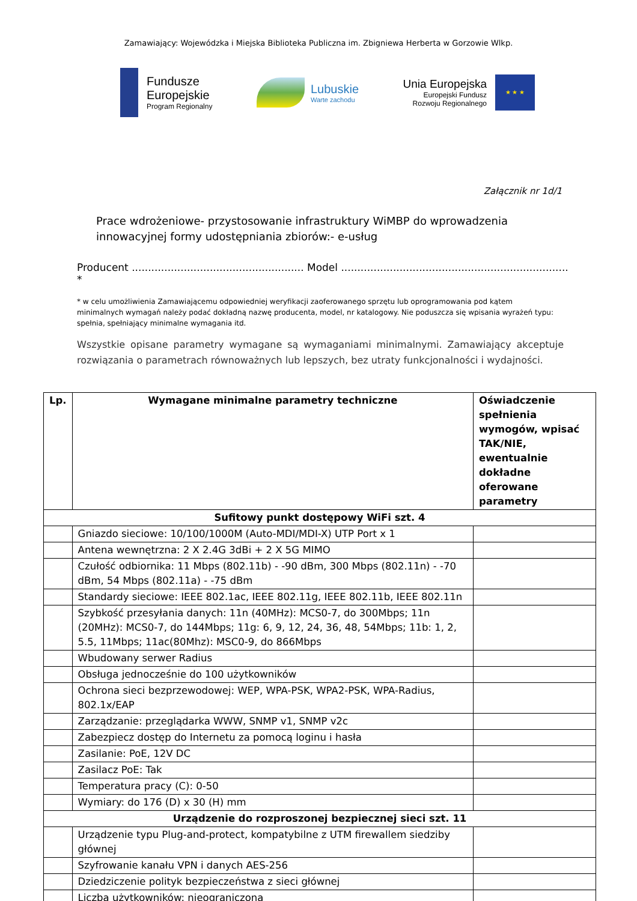Zamawiający: Wojewódzka i Miejska Biblioteka Publiczna im. Zbigniewa Herberta w Gorzowie Wlkp.
Fundusze
Europejskie
Program Regionalny
Lubuskie
Warte zachodu
Unia Europejska
Europejski Fundusz
Rozwoju Regionalnego
★ ★ ★
Załącznik nr 1d/1
Prace wdrożeniowe- przystosowanie infrastruktury WiMBP do wprowadzenia innowacyjnej formy udostępniania zbiorów:- e-usług
Producent ..................................................... Model ...................................................................... *
* w celu umożliwienia Zamawiającemu odpowiedniej weryfikacji zaoferowanego sprzętu lub oprogramowania pod kątem minimalnych wymagań należy podać dokładną nazwę producenta, model, nr katalogowy. Nie poduszcza się wpisania wyrażeń typu: spełnia, spełniający minimalne wymagania itd.
Wszystkie opisane parametry wymagane są wymaganiami minimalnymi. Zamawiający akceptuje rozwiązania o parametrach równoważnych lub lepszych, bez utraty funkcjonalności i wydajności.
| Lp. | Wymagane minimalne parametry techniczne | Oświadczenie spełnienia wymogów, wpisać TAK/NIE, ewentualnie dokładne oferowane parametry |
| --- | --- | --- |
| Sufitowy punkt dostępowy WiFi szt. 4 | | |
| | Gniazdo sieciowe: 10/100/1000M (Auto-MDI/MDI-X) UTP Port x 1 | |
| | Antena wewnętrzna: 2 X 2.4G 3dBi + 2 X 5G MIMO | |
| | Czułość odbiornika: 11 Mbps (802.11b) - -90 dBm, 300 Mbps (802.11n) - -70 dBm, 54 Mbps (802.11a) - -75 dBm | |
| | Standardy sieciowe: IEEE 802.1ac, IEEE 802.11g, IEEE 802.11b, IEEE 802.11n | |
| | Szybkość przesyłania danych: 11n (40MHz): MCS0-7, do 300Mbps; 11n (20MHz): MCS0-7, do 144Mbps; 11g: 6, 9, 12, 24, 36, 48, 54Mbps; 11b: 1, 2, 5.5, 11Mbps; 11ac(80Mhz): MSC0-9, do 866Mbps | |
| | Wbudowany serwer Radius | |
| | Obsługa jednocześnie do 100 użytkowników | |
| | Ochrona sieci bezprzewodowej: WEP, WPA-PSK, WPA2-PSK, WPA-Radius, 802.1x/EAP | |
| | Zarządzanie: przeglądarka WWW, SNMP v1, SNMP v2c | |
| | Zabezpiecz dostęp do Internetu za pomocą loginu i hasła | |
| | Zasilanie: PoE, 12V DC | |
| | Zasilacz PoE: Tak | |
| | Temperatura pracy (C): 0-50 | |
| | Wymiary: do 176 (D) x 30 (H) mm | |
| Urządzenie do rozproszonej bezpiecznej sieci szt. 11 | | |
| | Urządzenie typu Plug-and-protect, kompatybilne z UTM firewallem siedziby głównej | |
| | Szyfrowanie kanału VPN i danych AES-256 | |
| | Dziedziczenie polityk bezpieczeństwa z sieci głównej | |
| | Liczba użytkowników: nieograniczona | |